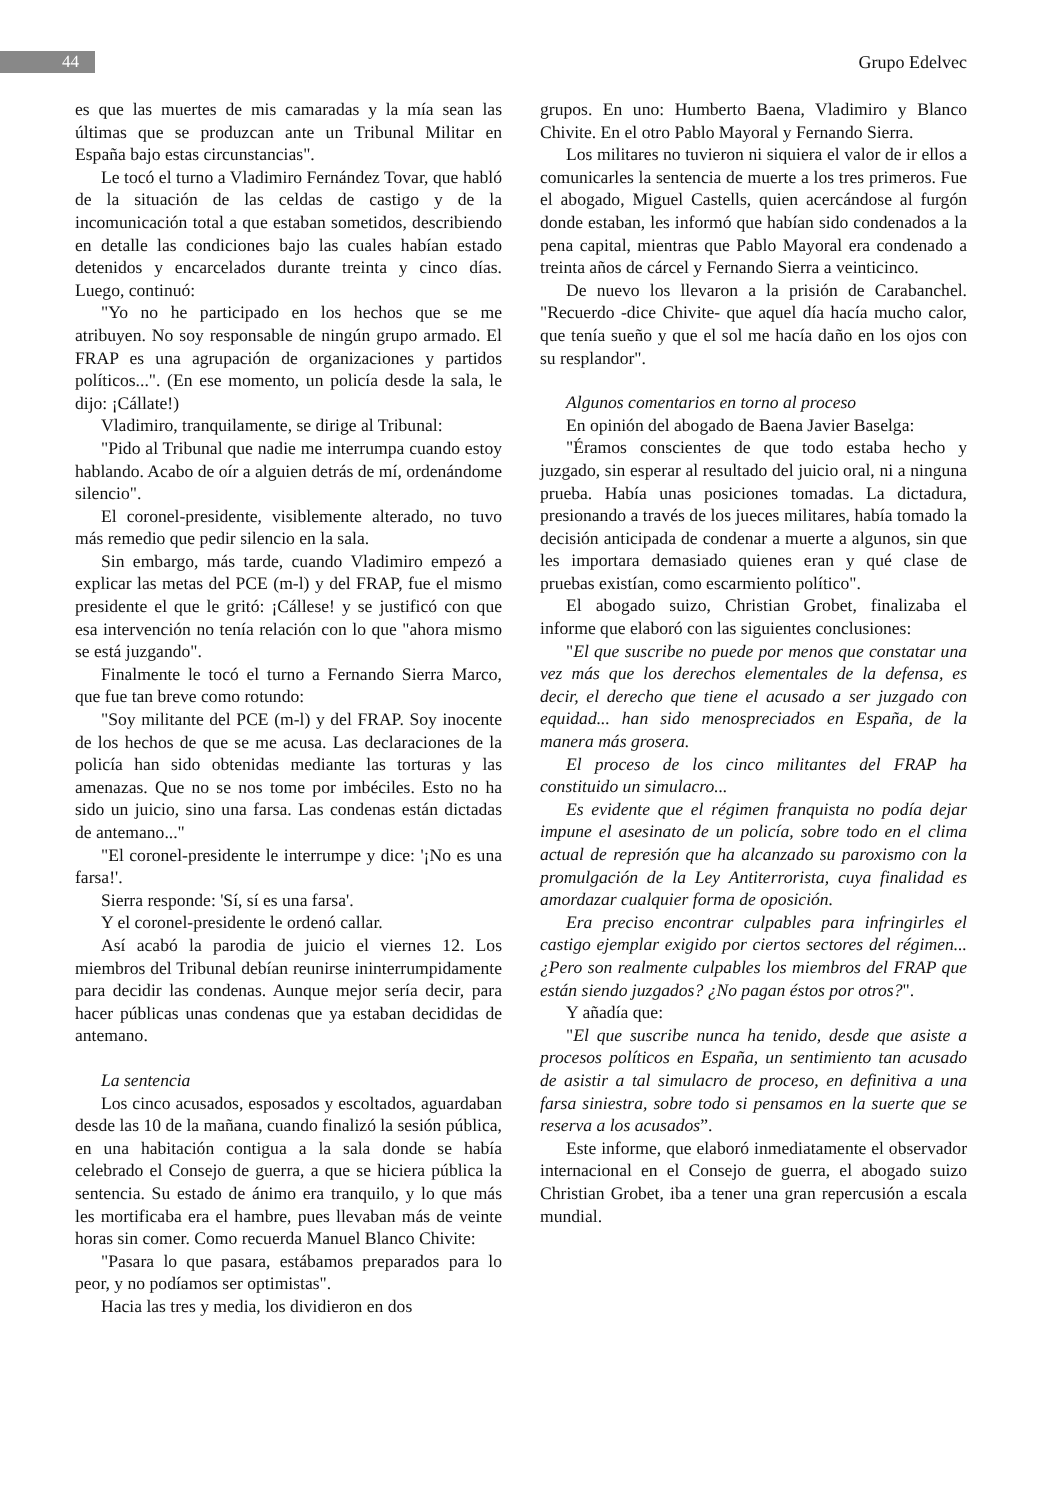44 Grupo Edelvec
es que las muertes de mis camaradas y la mía sean las últimas que se produzcan ante un Tribunal Militar en España bajo estas circunstancias".
Le tocó el turno a Vladimiro Fernández Tovar, que habló de la situación de las celdas de castigo y de la incomunicación total a que estaban sometidos, describiendo en detalle las condiciones bajo las cuales habían estado detenidos y encarcelados durante treinta y cinco días. Luego, continuó:
"Yo no he participado en los hechos que se me atribuyen. No soy responsable de ningún grupo armado. El FRAP es una agrupación de organizaciones y partidos políticos...". (En ese momento, un policía desde la sala, le dijo: ¡Cállate!)
Vladimiro, tranquilamente, se dirige al Tribunal:
"Pido al Tribunal que nadie me interrumpa cuando estoy hablando. Acabo de oír a alguien detrás de mí, ordenándome silencio".
El coronel-presidente, visiblemente alterado, no tuvo más remedio que pedir silencio en la sala.
Sin embargo, más tarde, cuando Vladimiro empezó a explicar las metas del PCE (m-l) y del FRAP, fue el mismo presidente el que le gritó: ¡Cállese! y se justificó con que esa intervención no tenía relación con lo que "ahora mismo se está juzgando".
Finalmente le tocó el turno a Fernando Sierra Marco, que fue tan breve como rotundo:
"Soy militante del PCE (m-l) y del FRAP. Soy inocente de los hechos de que se me acusa. Las declaraciones de la policía han sido obtenidas mediante las torturas y las amenazas. Que no se nos tome por imbéciles. Esto no ha sido un juicio, sino una farsa. Las condenas están dictadas de antemano..."
"El coronel-presidente le interrumpe y dice: '¡No es una farsa!'.
Sierra responde: 'Sí, sí es una farsa'.
Y el coronel-presidente le ordenó callar.
Así acabó la parodia de juicio el viernes 12. Los miembros del Tribunal debían reunirse ininterrumpidamente para decidir las condenas. Aunque mejor sería decir, para hacer públicas unas condenas que ya estaban decididas de antemano.
La sentencia
Los cinco acusados, esposados y escoltados, aguardaban desde las 10 de la mañana, cuando finalizó la sesión pública, en una habitación contigua a la sala donde se había celebrado el Consejo de guerra, a que se hiciera pública la sentencia. Su estado de ánimo era tranquilo, y lo que más les mortificaba era el hambre, pues llevaban más de veinte horas sin comer. Como recuerda Manuel Blanco Chivite:
"Pasara lo que pasara, estábamos preparados para lo peor, y no podíamos ser optimistas".
Hacia las tres y media, los dividieron en dos
grupos. En uno: Humberto Baena, Vladimiro y Blanco Chivite. En el otro Pablo Mayoral y Fernando Sierra.
Los militares no tuvieron ni siquiera el valor de ir ellos a comunicarles la sentencia de muerte a los tres primeros. Fue el abogado, Miguel Castells, quien acercándose al furgón donde estaban, les informó que habían sido condenados a la pena capital, mientras que Pablo Mayoral era condenado a treinta años de cárcel y Fernando Sierra a veinticinco.
De nuevo los llevaron a la prisión de Carabanchel. "Recuerdo -dice Chivite- que aquel día hacía mucho calor, que tenía sueño y que el sol me hacía daño en los ojos con su resplandor".
Algunos comentarios en torno al proceso
En opinión del abogado de Baena Javier Baselga:
"Éramos conscientes de que todo estaba hecho y juzgado, sin esperar al resultado del juicio oral, ni a ninguna prueba. Había unas posiciones tomadas. La dictadura, presionando a través de los jueces militares, había tomado la decisión anticipada de condenar a muerte a algunos, sin que les importara demasiado quienes eran y qué clase de pruebas existían, como escarmiento político".
El abogado suizo, Christian Grobet, finalizaba el informe que elaboró con las siguientes conclusiones:
"El que suscribe no puede por menos que constatar una vez más que los derechos elementales de la defensa, es decir, el derecho que tiene el acusado a ser juzgado con equidad... han sido menospreciados en España, de la manera más grosera.
El proceso de los cinco militantes del FRAP ha constituido un simulacro...
Es evidente que el régimen franquista no podía dejar impune el asesinato de un policía, sobre todo en el clima actual de represión que ha alcanzado su paroxismo con la promulgación de la Ley Antiterrorista, cuya finalidad es amordazar cualquier forma de oposición.
Era preciso encontrar culpables para infringirles el castigo ejemplar exigido por ciertos sectores del régimen... ¿Pero son realmente culpables los miembros del FRAP que están siendo juzgados? ¿No pagan éstos por otros?".
Y añadía que:
"El que suscribe nunca ha tenido, desde que asiste a procesos políticos en España, un sentimiento tan acusado de asistir a tal simulacro de proceso, en definitiva a una farsa siniestra, sobre todo si pensamos en la suerte que se reserva a los acusados”.
Este informe, que elaboró inmediatamente el observador internacional en el Consejo de guerra, el abogado suizo Christian Grobet, iba a tener una gran repercusión a escala mundial.